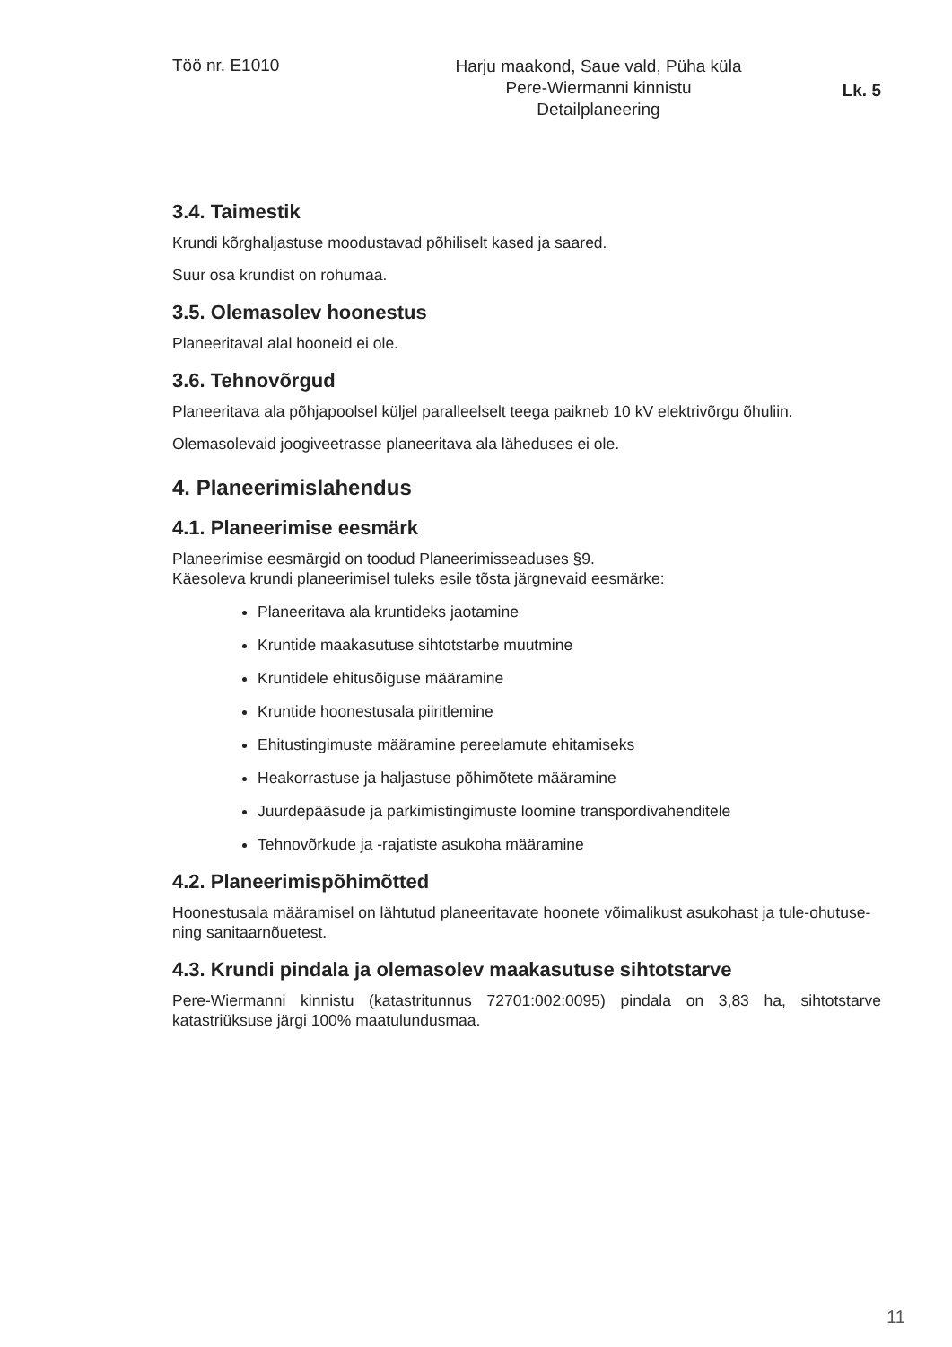Töö nr. E1010
Harju maakond, Saue vald, Püha küla
Pere-Wiermanni kinnistu
Detailplaneering
Lk. 5
3.4. Taimestik
Krundi kõrghaljastuse moodustavad põhiliselt kased ja saared.
Suur osa krundist on rohumaa.
3.5. Olemasolev hoonestus
Planeeritaval alal hooneid ei ole.
3.6. Tehnovõrgud
Planeeritava ala põhjapoolsel küljel paralleelselt teega paikneb 10 kV elektrivõrgu õhuliin.
Olemasolevaid joogiveetrasse planeeritava ala läheduses ei ole.
4. Planeerimislahendus
4.1. Planeerimise eesmärk
Planeerimise eesmärgid on toodud Planeerimisseaduses §9.
Käesoleva krundi planeerimisel tuleks esile tõsta järgnevaid eesmärke:
Planeeritava ala kruntideks jaotamine
Kruntide maakasutuse sihtotstarbe muutmine
Kruntidele ehitusõiguse määramine
Kruntide hoonestusala piiritlemine
Ehitustingimuste määramine pereelamute ehitamiseks
Heakorrastuse ja haljastuse põhimõtete määramine
Juurdepääsude ja parkimistingimuste loomine transpordivahenditele
Tehnovõrkude ja -rajatiste asukoha määramine
4.2. Planeerimispõhimõtted
Hoonestusala määramisel on lähtutud planeeritavate hoonete võimalikust asukohast ja tule-ohutuse- ning sanitaarnõuetest.
4.3. Krundi pindala ja olemasolev maakasutuse sihtotstarve
Pere-Wiermanni kinnistu (katastritunnus 72701:002:0095) pindala on 3,83 ha, sihtotstarve katastriüksuse järgi 100% maatulundusmaa.
11